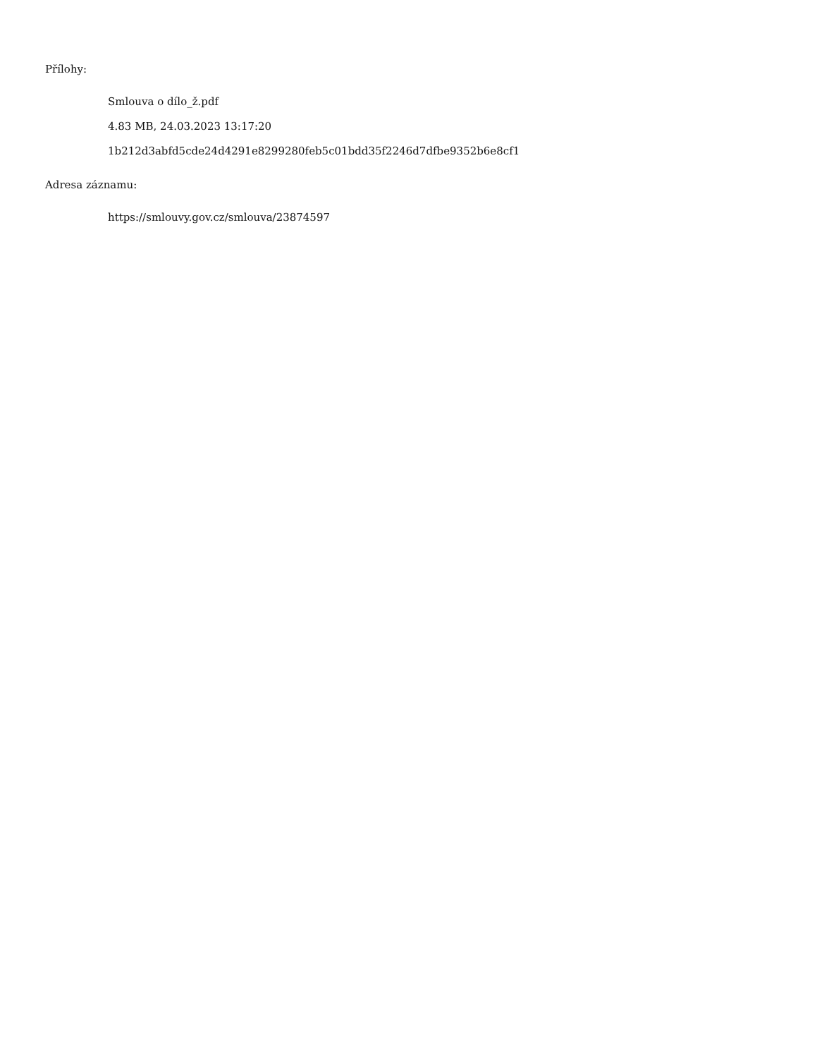Přílohy:
Smlouva o dílo_ž.pdf
4.83 MB, 24.03.2023 13:17:20
1b212d3abfd5cde24d4291e8299280feb5c01bdd35f2246d7dfbe9352b6e8cf1
Adresa záznamu:
https://smlouvy.gov.cz/smlouva/23874597